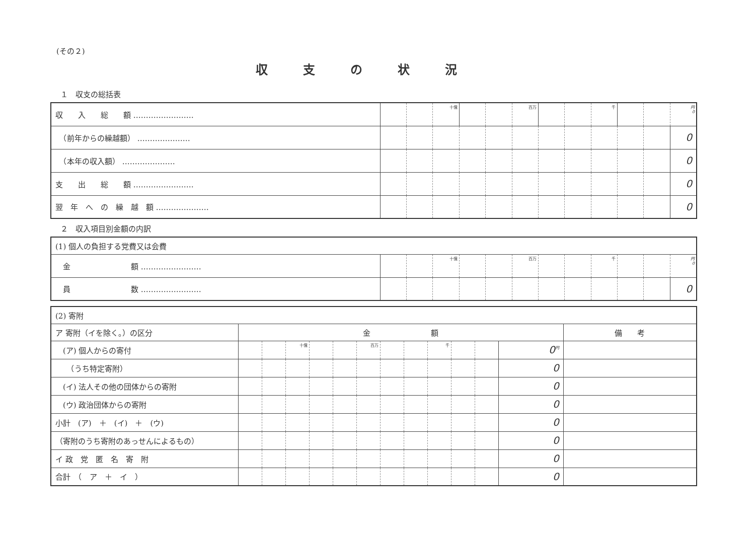(その２)
収支の状況
１　収支の総括表
| 収 入 総 額 …………………… | | | 十億 | | | 百万 | | | 千 | | | 円 0 |
| （前年からの繰越額） ………………… | | | | | | | | | | | | 0 |
| （本年の収入額） ………………… | | | | | | | | | | | | 0 |
| 支 出 総 額 …………………… | | | | | | | | | | | | 0 |
| 翌 年 へ の 繰 越 額 ………………… | | | | | | | | | | | | 0 |
２　収入項目別金額の内訳
| (1) 個人の負担する党費又は会費 | | | | | | | | | | | | |
| 金 額 …………………… | | | 十億 | | | 百万 | | | 千 | | | 円 0 |
| 員 数 …………………… | | | | | | | | | | | | 0 |
| (2) 寄附 | | | | | | | | | | | | | |
| ア 寄附（イを除く。）の区分 | 金 額 | | | | | | | | | | | | 備 考 |
| (ア) 個人からの寄付 | | | 十億 | | | 百万 | | | 千 | | | 0<sup>円</sup> | |
| （うち特定寄附） | | | | | | | | | | | | 0 | |
| (イ) 法人その他の団体からの寄附 | | | | | | | | | | | | 0 | |
| (ウ) 政治団体からの寄附 | | | | | | | | | | | | 0 | |
| 小計 (ア) ＋ (イ) ＋ (ウ) | | | | | | | | | | | | 0 | |
| （寄附のうち寄附のあっせんによるもの） | | | | | | | | | | | | 0 | |
| イ 政 党 匿 名 寄 附 | | | | | | | | | | | | 0 | |
| 合計 （ ア ＋ イ ） | | | | | | | | | | | | 0 | |